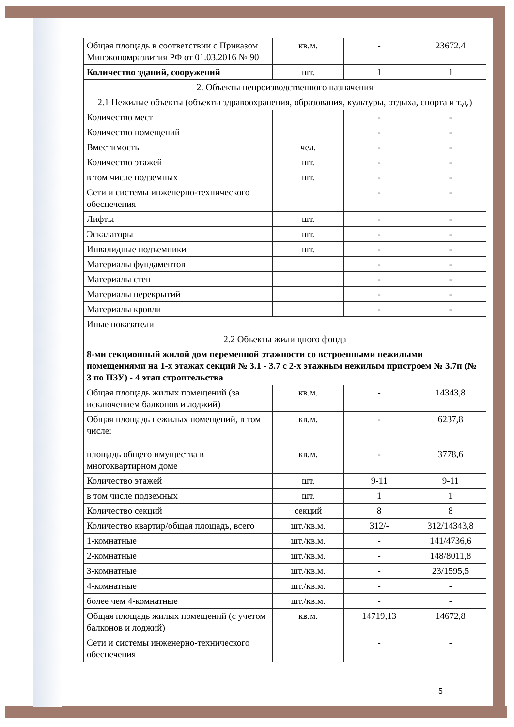| Общая площадь в соответствии с Приказом Минэкономразвития РФ от 01.03.2016 № 90 | кв.м. | - | 23672.4 |
| Количество зданий, сооружений | шт. | 1 | 1 |
| 2. Объекты непроизводственного назначения | | | |
| 2.1 Нежилые объекты (объекты здравоохранения, образования, культуры, отдыха, спорта и т.д.) | | | |
| Количество мест | | - | - |
| Количество помещений | | - | - |
| Вместимость | чел. | - | - |
| Количество этажей | шт. | - | - |
| в том числе подземных | шт. | - | - |
| Сети и системы инженерно-технического обеспечения | | - | - |
| Лифты | шт. | - | - |
| Эскалаторы | шт. | - | - |
| Инвалидные подъемники | шт. | - | - |
| Материалы фундаментов | | - | - |
| Материалы стен | | - | - |
| Материалы перекрытий | | - | - |
| Материалы кровли | | - | - |
| Иные показатели | | | |
| 2.2 Объекты жилищного фонда | | | |
| 8-ми секционный жилой дом переменной этажности со встроенными нежилыми помещениями на 1-х этажах секций № 3.1 - 3.7 с 2-х этажным нежилым пристроем № 3.7п (№ 3 по ПЗУ) - 4 этап строительства | | | |
| Общая площадь жилых помещений (за исключением балконов и лоджий) | кв.м. | - | 14343,8 |
| Общая площадь нежилых помещений, в том числе: площадь общего имущества в многоквартирном доме | кв.м. кв.м. | - - | 6237,8 3778,6 |
| Количество этажей | шт. | 9-11 | 9-11 |
| в том числе подземных | шт. | 1 | 1 |
| Количество секций | секций | 8 | 8 |
| Количество квартир/общая площадь, всего | шт./кв.м. | 312/- | 312/14343,8 |
| 1-комнатные | шт./кв.м. | - | 141/4736,6 |
| 2-комнатные | шт./кв.м. | - | 148/8011,8 |
| 3-комнатные | шт./кв.м. | - | 23/1595,5 |
| 4-комнатные | шт./кв.м. | - | - |
| более чем 4-комнатные | шт./кв.м. | - | - |
| Общая площадь жилых помещений (с учетом балконов и лоджий) | кв.м. | 14719,13 | 14672,8 |
| Сети и системы инженерно-технического обеспечения | | - | - |
5